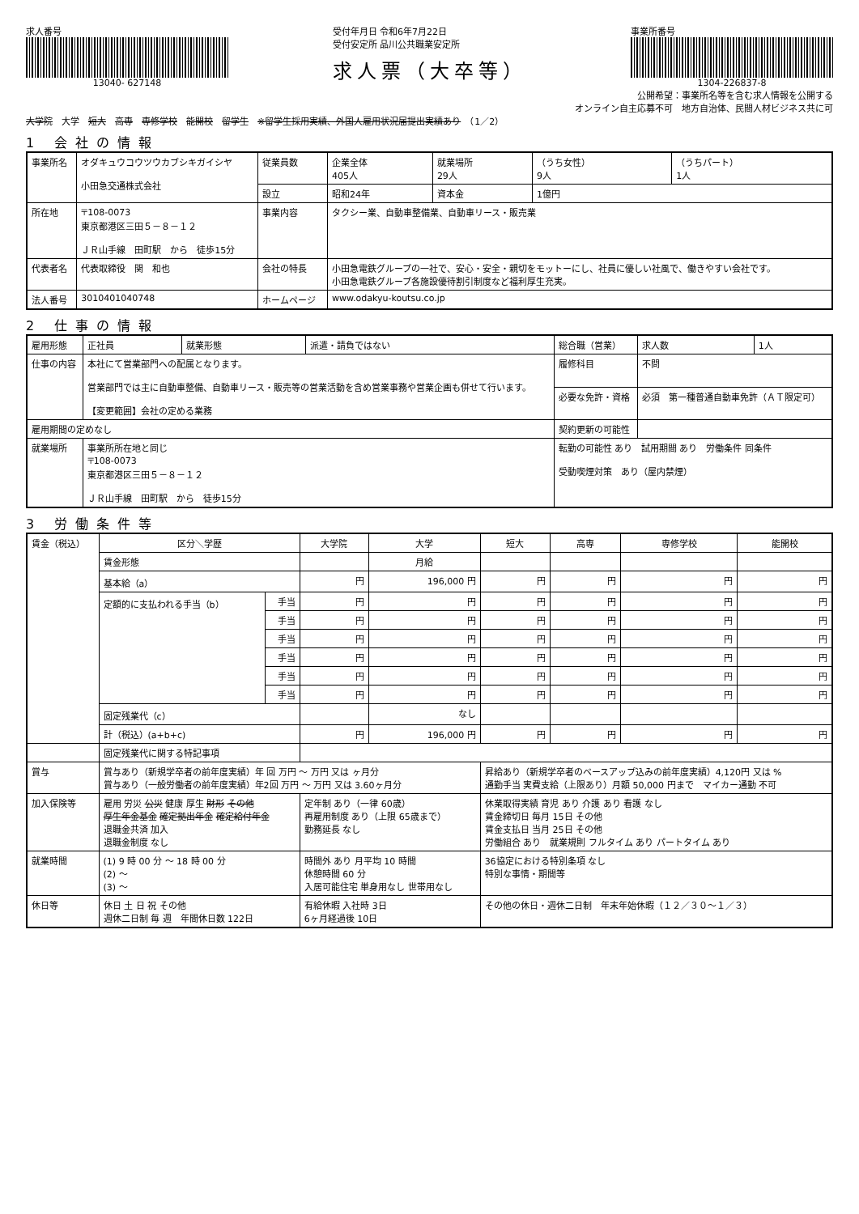求人番号
13040- 627148
受付年月日 令和6年7月22日
受付安定所 品川公共職業安定所
求人票（大卒等）
事業所番号
1304-226837-8
公開希望：事業所名等を含む求人情報を公開する
オンライン自主応募不可　地方自治体、民間人材ビジネス共に可
大学院　大学　短大　高専　専修学校　能開校　留学生　※留学生採用実績、外国人雇用状況届提出実績あり　（1／2）
1 会社の情報
| 事業所名 | オダキュウコウツウカブシキガイシヤ 小田急交通株式会社 | 従業員数 | 企業全体 405人 | 就業場所 29人 | （うち女性） 9人 | （うちパート） 1人 |
| | | 設立 | 昭和24年 | 資本金 | 1億円 | |
| 所在地 | 〒108-0073 東京都港区三田５－８－１２ ＪＲ山手線 田町駅 から 徒歩15分 | 事業内容 | タクシー業、自動車整備業、自動車リース・販売業 | | | |
| 代表者名 | 代表取締役 関 和也 | 会社の特長 | 小田急電鉄グループの一社で、安心・安全・親切をモットーにし、社員に優しい社風で、働きやすい会社です。 小田急電鉄グループ各施設優待割引制度など福利厚生充実。 | | | |
| 法人番号 | 3010401040748 | ホームページ | www.odakyu-koutsu.co.jp | | | |
2 仕事の情報
| 雇用形態 | 正社員 | 就業形態 | 派遣・請負ではない | 総合職（営業） | | 求人数 | 1人 |
| 仕事の内容 | 本社にて営業部門への配属となります。 営業部門では主に自動車整備、自動車リース・販売等の営業活動を含め営業事務や営業企画も併せて行います。 【変更範囲】会社の定める業務 | | | 履修科目 | 不問 | | |
| | | | | 必要な免許・資格 | 必須 第一種普通自動車免許（ＡＴ限定可） | | |
| 雇用期間の定めなし | | | | 契約更新の可能性 | | | |
| 就業場所 | 事業所所在地と同じ 〒108-0073 東京都港区三田５－８－１２ ＪＲ山手線 田町駅 から 徒歩15分 | | | 転勤の可能性 あり 試用期間 あり 労働条件 同条件 受動喫煙対策 あり（屋内禁煙） | | | |
3 労働条件等
| 賃金（税込） | 区分＼学歴 | | 大学院 | 大学 | 短大 | 高専 | 専修学校 | 能開校 |
| | 賃金形態 | | | 月給 | | | | |
| | 基本給（a） | | 円 | 196,000 円 | 円 | 円 | 円 | 円 |
| | 定額的に支払われる手当（b） | 手当 | 円 | 円 | 円 | 円 | 円 | 円 |
| | | 手当 | 円 | 円 | 円 | 円 | 円 | 円 |
| | | 手当 | 円 | 円 | 円 | 円 | 円 | 円 |
| | | 手当 | 円 | 円 | 円 | 円 | 円 | 円 |
| | | 手当 | 円 | 円 | 円 | 円 | 円 | 円 |
| | | 手当 | 円 | 円 | 円 | 円 | 円 | 円 |
| | 固定残業代（c） | | | なし | | | | |
| | 計（税込）(a+b+c) | | 円 | 196,000 円 | 円 | 円 | 円 | 円 |
| | 固定残業代に関する特記事項 | | | | | | | |
| 賞与 | 賞与あり（新規学卒者の前年度実績）年 回 万円 ～ 万円 又は ヶ月分 賞与あり（一般労働者の前年度実績）年2回 万円 ～ 万円 又は 3.60ヶ月分 | | | | 昇給あり（新規学卒者のベースアップ込みの前年度実績）4,120円 又は % 通勤手当 実費支給（上限あり）月額 50,000 円まで マイカー通勤 不可 | | | |
| 加入保険等 | 雇用 労災 公災 健康 厚生 財形 その他 厚生年金基金 確定拠出年金 確定給付年金 退職金共済 加入 退職金制度 なし | | 定年制 あり（一律 60歳） 再雇用制度 あり（上限 65歳まで） 勤務延長 なし | | 休業取得実績 育児 あり 介護 あり 看護 なし 賃金締切日 毎月 15日 その他 賃金支払日 当月 25日 その他 労働組合 あり 就業規則 フルタイム あり パートタイム あり | | | |
| 就業時間 | (1) 9 時 00 分 ～ 18 時 00 分 (2) ～ (3) ～ | | 時間外 あり 月平均 10 時間 休憩時間 60 分 入居可能住宅 単身用なし 世帯用なし | | 36協定における特別条項 なし 特別な事情・期間等 | | | |
| 休日等 | 休日 土 日 祝 その他 週休二日制 毎 週 年間休日数 122日 | | 有給休暇 入社時 3日 6ヶ月経過後 10日 | | その他の休日・週休二日制 年末年始休暇（１２／３０～１／３） | | | |